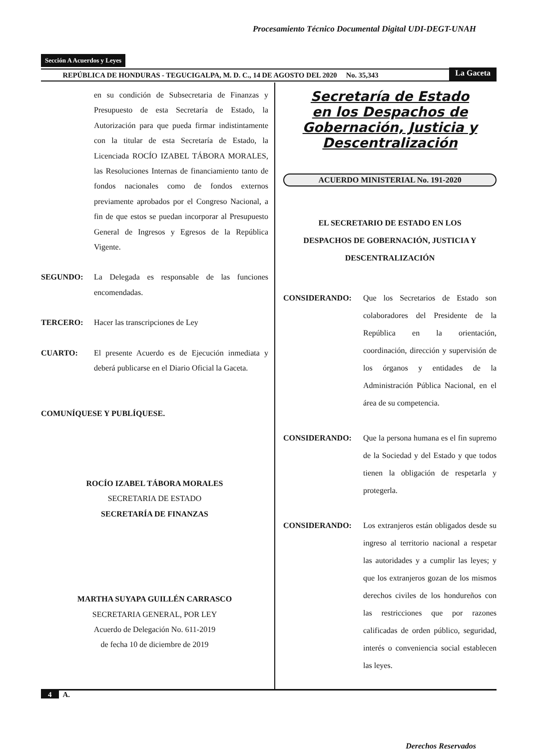Procesamiento Técnico Documental Digital UDI-DEGT-UNAH
Sección A Acuerdos y Leyes
REPÚBLICA DE HONDURAS - TEGUCIGALPA, M. D. C., 14 DE AGOSTO DEL 2020 No. 35,343 La Gaceta
en su condición de Subsecretaria de Finanzas y Presupuesto de esta Secretaría de Estado, la Autorización para que pueda firmar indistintamente con la titular de esta Secretaría de Estado, la Licenciada ROCÍO IZABEL TÁBORA MORALES, las Resoluciones Internas de financiamiento tanto de fondos nacionales como de fondos externos previamente aprobados por el Congreso Nacional, a fin de que estos se puedan incorporar al Presupuesto General de Ingresos y Egresos de la República Vigente.
SEGUNDO: La Delegada es responsable de las funciones encomendadas.
TERCERO: Hacer las transcripciones de Ley
CUARTO: El presente Acuerdo es de Ejecución inmediata y deberá publicarse en el Diario Oficial la Gaceta.
COMUNÍQUESE Y PUBLÍQUESE.
ROCÍO IZABEL TÁBORA MORALES
SECRETARIA DE ESTADO
SECRETARÍA DE FINANZAS
MARTHA SUYAPA GUILLÉN CARRASCO
SECRETARIA GENERAL, POR LEY
Acuerdo de Delegación No. 611-2019
de fecha 10 de diciembre de 2019
Secretaría de Estado
en los Despachos de
Gobernación, Justicia y
Descentralización
ACUERDO MINISTERIAL No. 191-2020
EL SECRETARIO DE ESTADO EN LOS
DESPACHOS DE GOBERNACIÓN, JUSTICIA Y
DESCENTRALIZACIÓN
CONSIDERANDO: Que los Secretarios de Estado son colaboradores del Presidente de la República en la orientación, coordinación, dirección y supervisión de los órganos y entidades de la Administración Pública Nacional, en el área de su competencia.
CONSIDERANDO: Que la persona humana es el fin supremo de la Sociedad y del Estado y que todos tienen la obligación de respetarla y protegerla.
CONSIDERANDO: Los extranjeros están obligados desde su ingreso al territorio nacional a respetar las autoridades y a cumplir las leyes; y que los extranjeros gozan de los mismos derechos civiles de los hondureños con las restricciones que por razones calificadas de orden público, seguridad, interés o conveniencia social establecen las leyes.
4 A.
Derechos Reservados